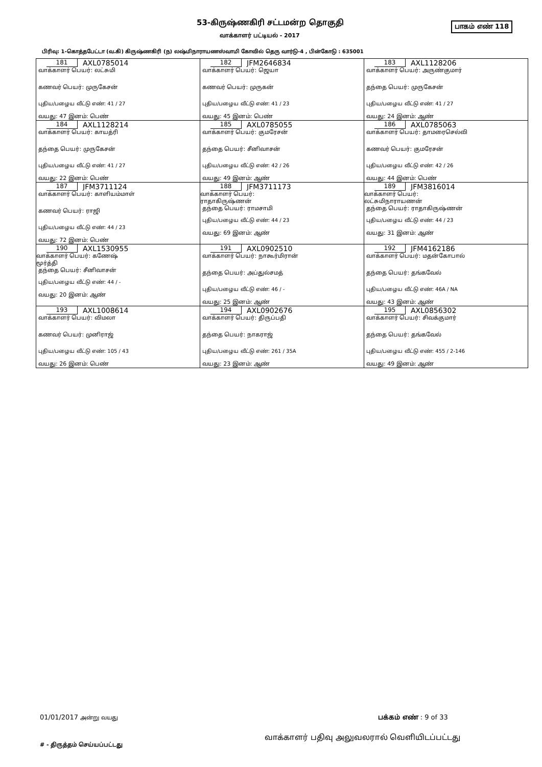53-கிருஷ்ணகிரி சட்டமன்ற தொகுதி பாகம் எண் 118
வாக்காளர் பட்டியல் - 2017
பிரிவு: 1-கொத்தபேட்டா (வ.கி) கிருஷ்ணகிரி (ந) லஷ்மிநாராயணஸ்வாமி கோவில் தெரு வார்டு-4 , பின்கோடு : 635001
| 181 AXL0785014 வாக்காளர் பெயர்: லட்சுமி கணவர் பெயர்: முருகேசன் புதிய/பழைய வீட்டு எண்: 41 / 27 வயது: 47 இனம்: பெண் | 182 JFM2646834 வாக்காளர் பெயர்: ஜெயா கணவர் பெயர்: முருகன் புதிய/பழைய வீட்டு எண்: 41 / 23 வயது: 45 இனம்: பெண் | 183 AXL1128206 வாக்காளர் பெயர்: அருண்குமார் தந்தை பெயர்: முருகேசன் புதிய/பழைய வீட்டு எண்: 41 / 27 வயது: 24 இனம்: ஆண் |
| 184 AXL1128214 வாக்காளர் பெயர்: காயத்ரி தந்தை பெயர்: முருகேசன் புதிய/பழைய வீட்டு எண்: 41 / 27 வயது: 22 இனம்: பெண் | 185 AXL0785055 வாக்காளர் பெயர்: குமரேசன் தந்தை பெயர்: சீனிவாசன் புதிய/பழைய வீட்டு எண்: 42 / 26 வயது: 49 இனம்: ஆண் | 186 AXL0785063 வாக்காளர் பெயர்: தாமரைசெல்வி கணவர் பெயர்: குமரேசன் புதிய/பழைய வீட்டு எண்: 42 / 26 வயது: 44 இனம்: பெண் |
| 187 JFM3711124 வாக்காளர் பெயர்: காளியம்மாள் கணவர் பெயர்: ராஜி புதிய/பழைய வீட்டு எண்: 44 / 23 வயது: 72 இனம்: பெண் | 188 JFM3711173 வாக்காளர் பெயர்: ராதாகிருஷ்ணன் தந்தை பெயர்: ராமசாமி புதிய/பழைய வீட்டு எண்: 44 / 23 வயது: 69 இனம்: ஆண் | 189 JFM3816014 வாக்காளர் பெயர்: லட்சுமிநாராயணன் தந்தை பெயர்: ராதாகிருஷ்ணன் புதிய/பழைய வீட்டு எண்: 44 / 23 வயது: 31 இனம்: ஆண் |
| 190 AXL1530955 வாக்காளர் பெயர்: கணேஷ் மூர்த்தி தந்தை பெயர்: சீனிவாசன் புதிய/பழைய வீட்டு எண்: 44 / - வயது: 20 இனம்: ஆண் | 191 AXL0902510 வாக்காளர் பெயர்: நாகூர்மிரான் தந்தை பெயர்: அப்துல்சமத் புதிய/பழைய வீட்டு எண்: 46 / - வயது: 25 இனம்: ஆண் | 192 JFM4162186 வாக்காளர் பெயர்: மதன்கோபால் தந்தை பெயர்: தங்கவேல் புதிய/பழைய வீட்டு எண்: 46A / NA வயது: 43 இனம்: ஆண் |
| 193 AXL1008614 வாக்காளர் பெயர்: விமலா கணவர் பெயர்: முனிராஜ் புதிய/பழைய வீட்டு எண்: 105 / 43 வயது: 26 இனம்: பெண் | 194 AXL0902676 வாக்காளர் பெயர்: திருப்பதி தந்தை பெயர்: நாகராஜ் புதிய/பழைய வீட்டு எண்: 261 / 35A வயது: 23 இனம்: ஆண் | 195 AXL0856302 வாக்காளர் பெயர்: சிவக்குமார் தந்தை பெயர்: தங்கவேல் புதிய/பழைய வீட்டு எண்: 455 / 2-146 வயது: 49 இனம்: ஆண் |
01/01/2017 அன்று வயது பக்கம் எண் : 9 of 33
வாக்காளர் பதிவு அலுவலரால் வெளியிடப்பட்டது
# - திருத்தம் செய்யப்பட்டது